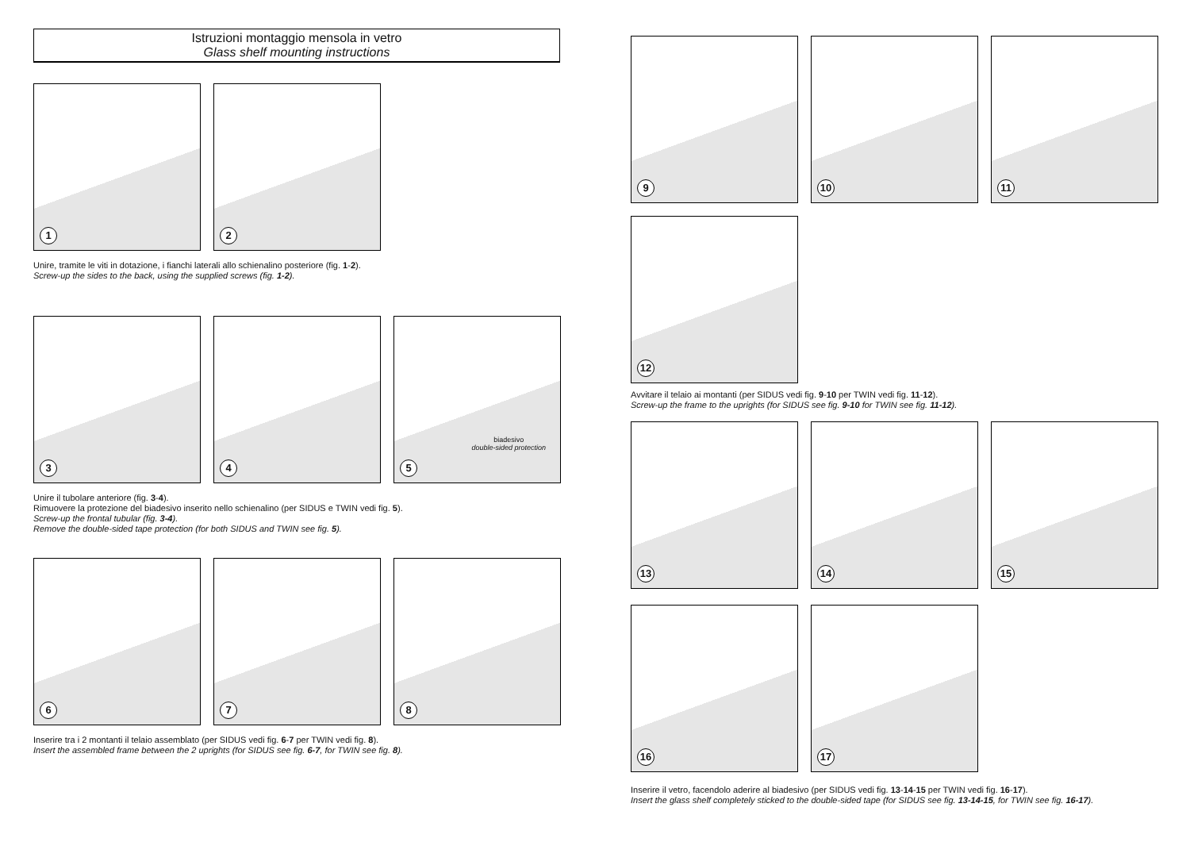Istruzioni montaggio mensola in vetro
Glass shelf mounting instructions
1
2
Unire, tramite le viti in dotazione, i fianchi laterali allo schienalino posteriore (fig. 1-2).
Screw-up the sides to the back, using the supplied screws (fig. 1-2).
3
4
biadesivo
double-sided protection
5
Unire il tubolare anteriore (fig. 3-4).
Rimuovere la protezione del biadesivo inserito nello schienalino (per SIDUS e TWIN vedi fig. 5).
Screw-up the frontal tubular (fig. 3-4).
Remove the double-sided tape protection (for both SIDUS and TWIN see fig. 5).
6
7
8
Inserire tra i 2 montanti il telaio assemblato (per SIDUS vedi fig. 6-7 per TWIN vedi fig. 8).
Insert the assembled frame between the 2 uprights (for SIDUS see fig. 6-7, for TWIN see fig. 8).
9
10
11
12
Avvitare il telaio ai montanti (per SIDUS vedi fig. 9-10 per TWIN vedi fig. 11-12).
Screw-up the frame to the uprights (for SIDUS see fig. 9-10 for TWIN see fig. 11-12).
13
14
15
16
17
Inserire il vetro, facendolo aderire al biadesivo (per SIDUS vedi fig. 13-14-15 per TWIN vedi fig. 16-17).
Insert the glass shelf completely sticked to the double-sided tape (for SIDUS see fig. 13-14-15, for TWIN see fig. 16-17).